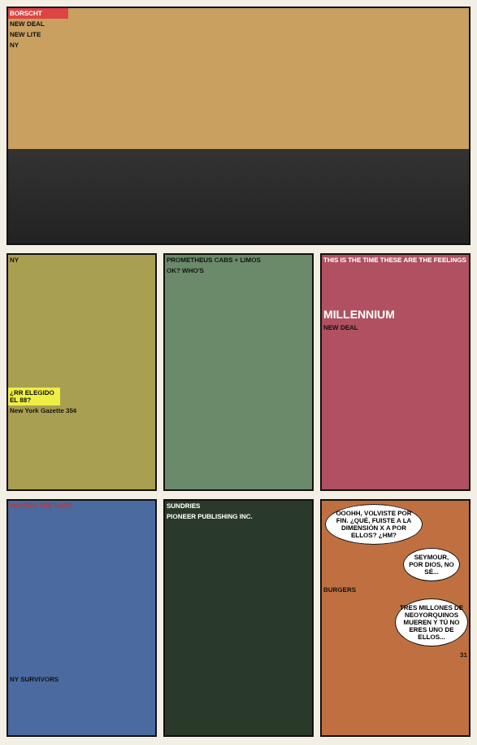BORSCHT
NEW DEAL
NEW LITE
NY
NY
¿RR ELEGIDO EL 88?
New York Gazette 35¢
PROMETHEUS CABS + LIMOS
OK? WHO'S
THIS IS THE TIME THESE ARE THE FEELINGS
MILLENNIUM
NEW DEAL
WAITING THE SHOE
NY SURVIVORS
SUNDRIES
PIONEER PUBLISHING INC.
OOOHH, VOLVISTE POR FIN. ¿QUÉ, FUISTE A LA DIMENSIÓN X A POR ELLOS? ¿HM?
SEYMOUR, POR DIOS, NO SÉ...
BURGERS
TRES MILLONES DE NEOYORQUINOS MUEREN Y TÚ NO ERES UNO DE ELLOS...
31